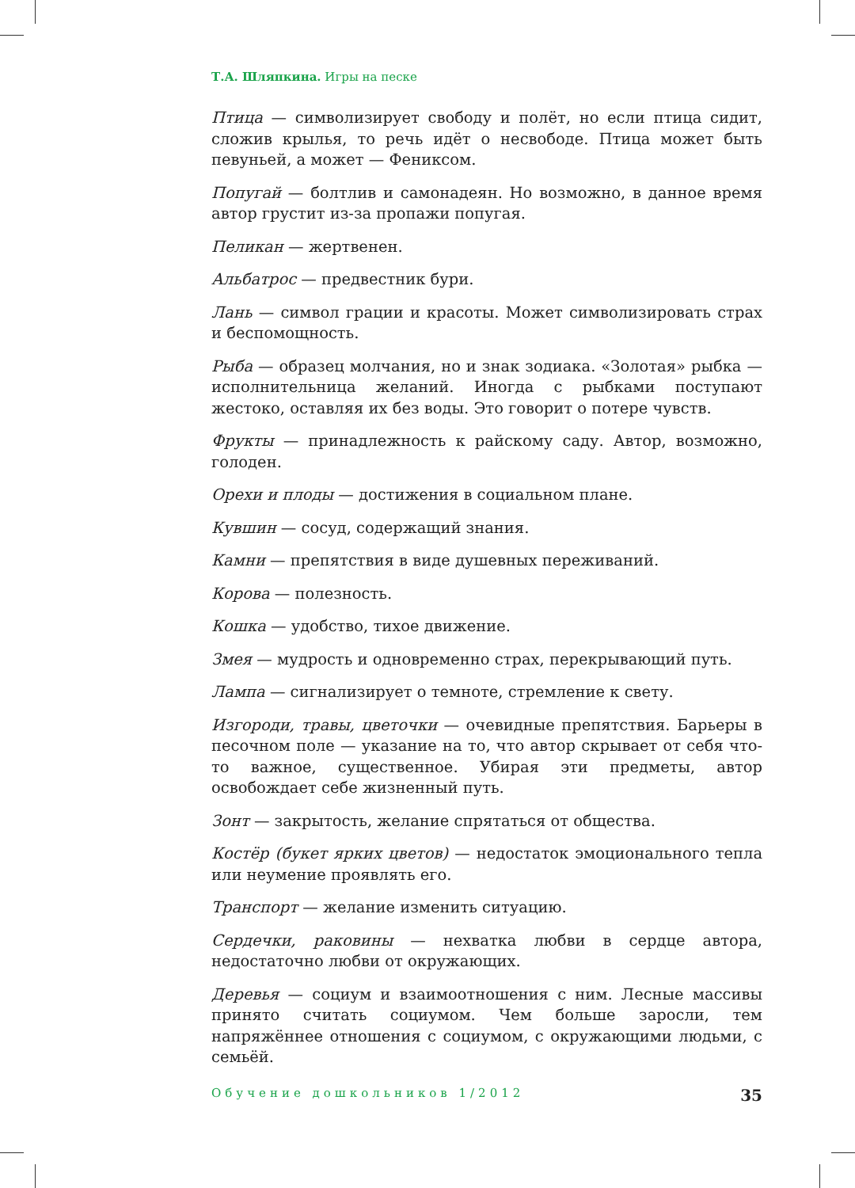Т.А. Шляпкина. Игры на песке
Птица — символизирует свободу и полёт, но если птица сидит, сложив крылья, то речь идёт о несвободе. Птица может быть певуньей, а может — Фениксом.
Попугай — болтлив и самонадеян. Но возможно, в данное время автор грустит из-за пропажи попугая.
Пеликан — жертвенен.
Альбатрос — предвестник бури.
Лань — символ грации и красоты. Может символизировать страх и беспомощность.
Рыба — образец молчания, но и знак зодиака. «Золотая» рыбка — исполнительница желаний. Иногда с рыбками поступают жестоко, оставляя их без воды. Это говорит о потере чувств.
Фрукты — принадлежность к райскому саду. Автор, возможно, голоден.
Орехи и плоды — достижения в социальном плане.
Кувшин — сосуд, содержащий знания.
Камни — препятствия в виде душевных переживаний.
Корова — полезность.
Кошка — удобство, тихое движение.
Змея — мудрость и одновременно страх, перекрывающий путь.
Лампа — сигнализирует о темноте, стремление к свету.
Изгороди, травы, цветочки — очевидные препятствия. Барьеры в песочном поле — указание на то, что автор скрывает от себя что-то важное, существенное. Убирая эти предметы, автор освобождает себе жизненный путь.
Зонт — закрытость, желание спрятаться от общества.
Костёр (букет ярких цветов) — недостаток эмоционального тепла или неумение проявлять его.
Транспорт — желание изменить ситуацию.
Сердечки, раковины — нехватка любви в сердце автора, недостаточно любви от окружающих.
Деревья — социум и взаимоотношения с ним. Лесные массивы принято считать социумом. Чем больше заросли, тем напряжённее отношения с социумом, с окружающими людьми, с семьёй.
Обучение дошкольников 1/2012 35